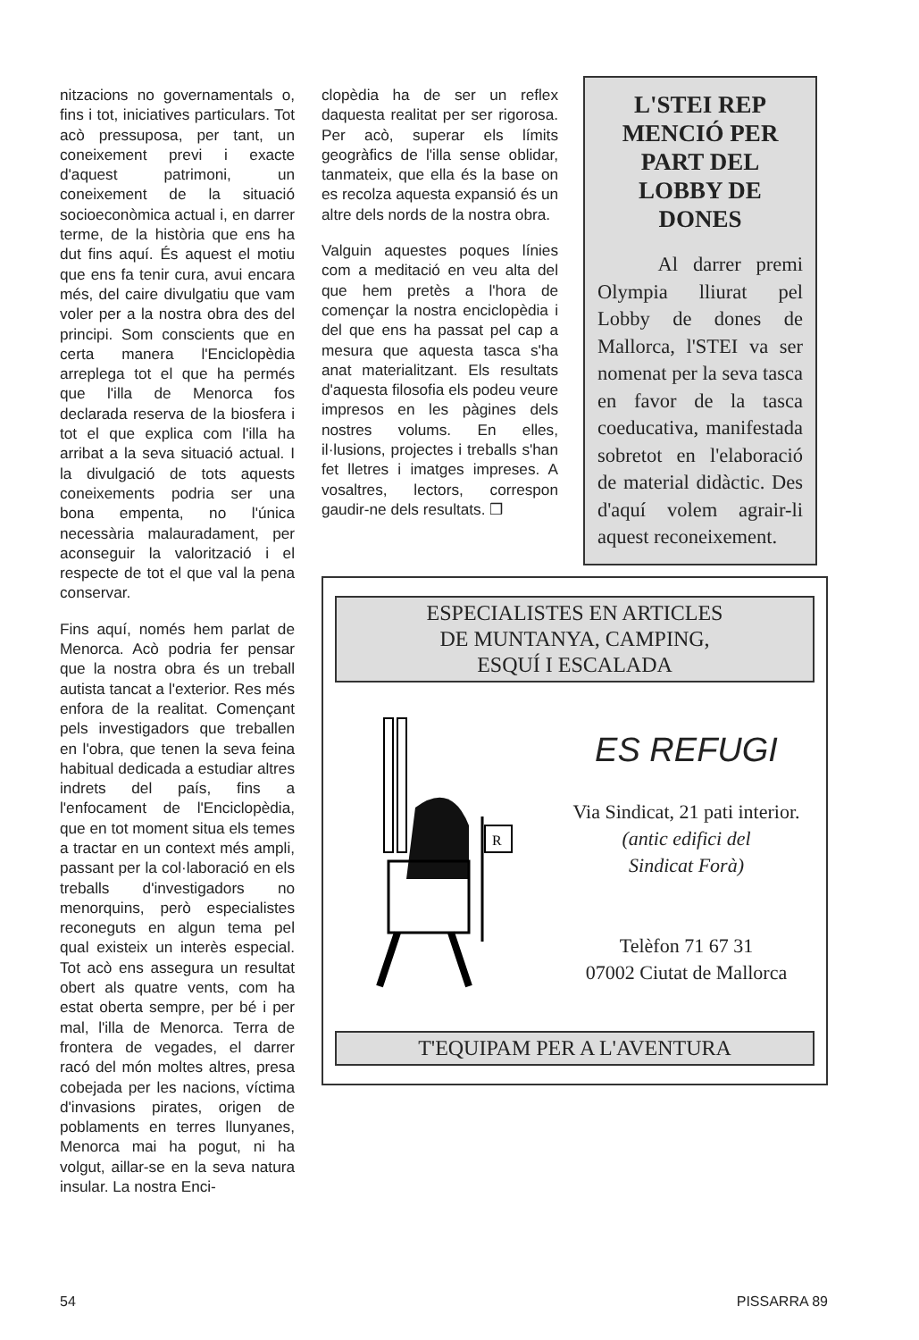nitzacions no governamentals o, fins i tot, iniciatives particulars. Tot acò pressuposa, per tant, un coneixement previ i exacte d'aquest patrimoni, un coneixement de la situació socioeconòmica actual i, en darrer terme, de la història que ens ha dut fins aquí. És aquest el motiu que ens fa tenir cura, avui encara més, del caire divulgatiu que vam voler per a la nostra obra des del principi. Som conscients que en certa manera l'Enciclopèdia arreplega tot el que ha permés que l'illa de Menorca fos declarada reserva de la biosfera i tot el que explica com l'illa ha arribat a la seva situació actual. I la divulgació de tots aquests coneixements podria ser una bona empenta, no l'única necessària malauradament, per aconseguir la valorització i el respecte de tot el que val la pena conservar.
Fins aquí, només hem parlat de Menorca. Acò podria fer pensar que la nostra obra és un treball autista tancat a l'exterior. Res més enfora de la realitat. Començant pels investigadors que treballen en l'obra, que tenen la seva feina habitual dedicada a estudiar altres indrets del país, fins a l'enfocament de l'Enciclopèdia, que en tot moment situa els temes a tractar en un context més ampli, passant per la col·laboració en els treballs d'investigadors no menorquins, però especialistes reconeguts en algun tema pel qual existeix un interès especial. Tot acò ens assegura un resultat obert als quatre vents, com ha estat oberta sempre, per bé i per mal, l'illa de Menorca. Terra de frontera de vegades, el darrer racó del món moltes altres, presa cobejada per les nacions, víctima d'invasions pirates, origen de poblaments en terres llunyanes, Menorca mai ha pogut, ni ha volgut, aillar-se en la seva natura insular. La nostra Enci-
clopèdia ha de ser un reflex daquesta realitat per ser rigorosa. Per acò, superar els límits geogràfics de l'illa sense oblidar, tanmateix, que ella és la base on es recolza aquesta expansió és un altre dels nords de la nostra obra.
Valguin aquestes poques línies com a meditació en veu alta del que hem pretès a l'hora de començar la nostra enciclopèdia i del que ens ha passat pel cap a mesura que aquesta tasca s'ha anat materialitzant. Els resultats d'aquesta filosofia els podeu veure impresos en les pàgines dels nostres volums. En elles, il·lusions, projectes i treballs s'han fet lletres i imatges impreses. A vosaltres, lectors, correspon gaudir-ne dels resultats. ❒
L'STEI REP MENCIÓ PER PART DEL LOBBY DE DONES
Al darrer premi Olympia lliurat pel Lobby de dones de Mallorca, l'STEI va ser nomenat per la seva tasca en favor de la tasca coeducativa, manifestada sobretot en l'elaboració de material didàctic. Des d'aquí volem agrair-li aquest reconeixement.
ESPECIALISTES EN ARTICLES
DE MUNTANYA, CAMPING,
ESQUÍ I ESCALADA
R
ES REFUGI
Via Sindicat, 21 pati interior.
(antic edifici del
Sindicat Forà)
Telèfon 71 67 31
07002 Ciutat de Mallorca
T'EQUIPAM PER A L'AVENTURA
54 PISSARRA 89